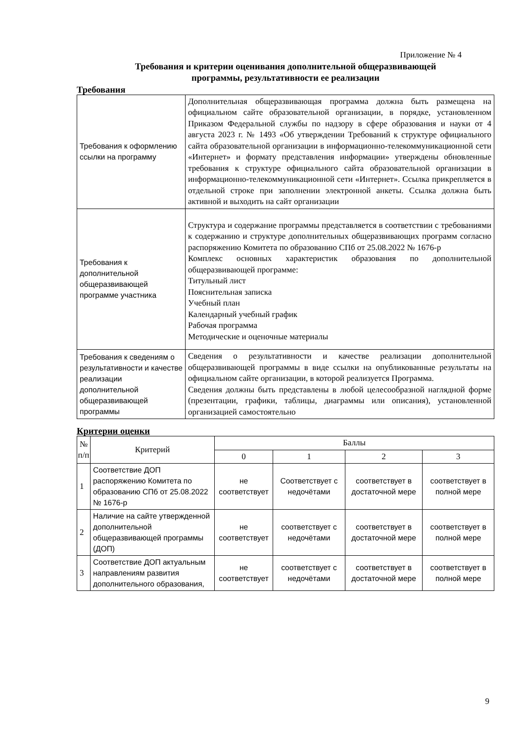Приложение № 4
Требования и критерии оценивания дополнительной общеразвивающей
программы, результативности ее реализации
Требования
| Требования к оформлению ссылки на программу | Дополнительная общеразвивающая программа должна быть размещена на официальном сайте образовательной организации, в порядке, установленном Приказом Федеральной службы по надзору в сфере образования и науки от 4 августа 2023 г. № 1493 «Об утверждении Требований к структуре официального сайта образовательной организации в информационно-телекоммуникационной сети «Интернет» и формату представления информации» утверждены обновленные требования к структуре официального сайта образовательной организации в информационно-телекоммуникационной сети «Интернет». Ссылка прикрепляется в отдельной строке при заполнении электронной анкеты. Ссылка должна быть активной и выходить на сайт организации |
| Требования к дополнительной общеразвивающей программе участника | Структура и содержание программы представляется в соответствии с требованиями к содержанию и структуре дополнительных общеразвивающих программ согласно распоряжению Комитета по образованию СПб от 25.08.2022 № 1676-р Комплекс основных характеристик образования по дополнительной общеразвивающей программе: Титульный лист Пояснительная записка Учебный план Календарный учебный график Рабочая программа Методические и оценочные материалы |
| Требования к сведениям о результативности и качестве реализации дополнительной общеразвивающей программы | Сведения о результативности и качестве реализации дополнительной общеразвивающей программы в виде ссылки на опубликованные результаты на официальном сайте организации, в которой реализуется Программа. Сведения должны быть представлены в любой целесообразной наглядной форме (презентации, графики, таблицы, диаграммы или описания), установленной организацией самостоятельно |
Критерии оценки
| № п/п | Критерий | Баллы | | | |
| --- | --- | --- | --- | --- | --- |
| | | 0 | 1 | 2 | 3 |
| 1 | Соответствие ДОП распоряжению Комитета по образованию СПб от 25.08.2022 № 1676-р | не соответствует | Соответствует с недочётами | соответствует в достаточной мере | соответствует в полной мере |
| 2 | Наличие на сайте утвержденной дополнительной общеразвивающей программы (ДОП) | не соответствует | соответствует с недочётами | соответствует в достаточной мере | соответствует в полной мере |
| 3 | Соответствие ДОП актуальным направлениям развития дополнительного образования, | не соответствует | соответствует с недочётами | соответствует в достаточной мере | соответствует в полной мере |
9